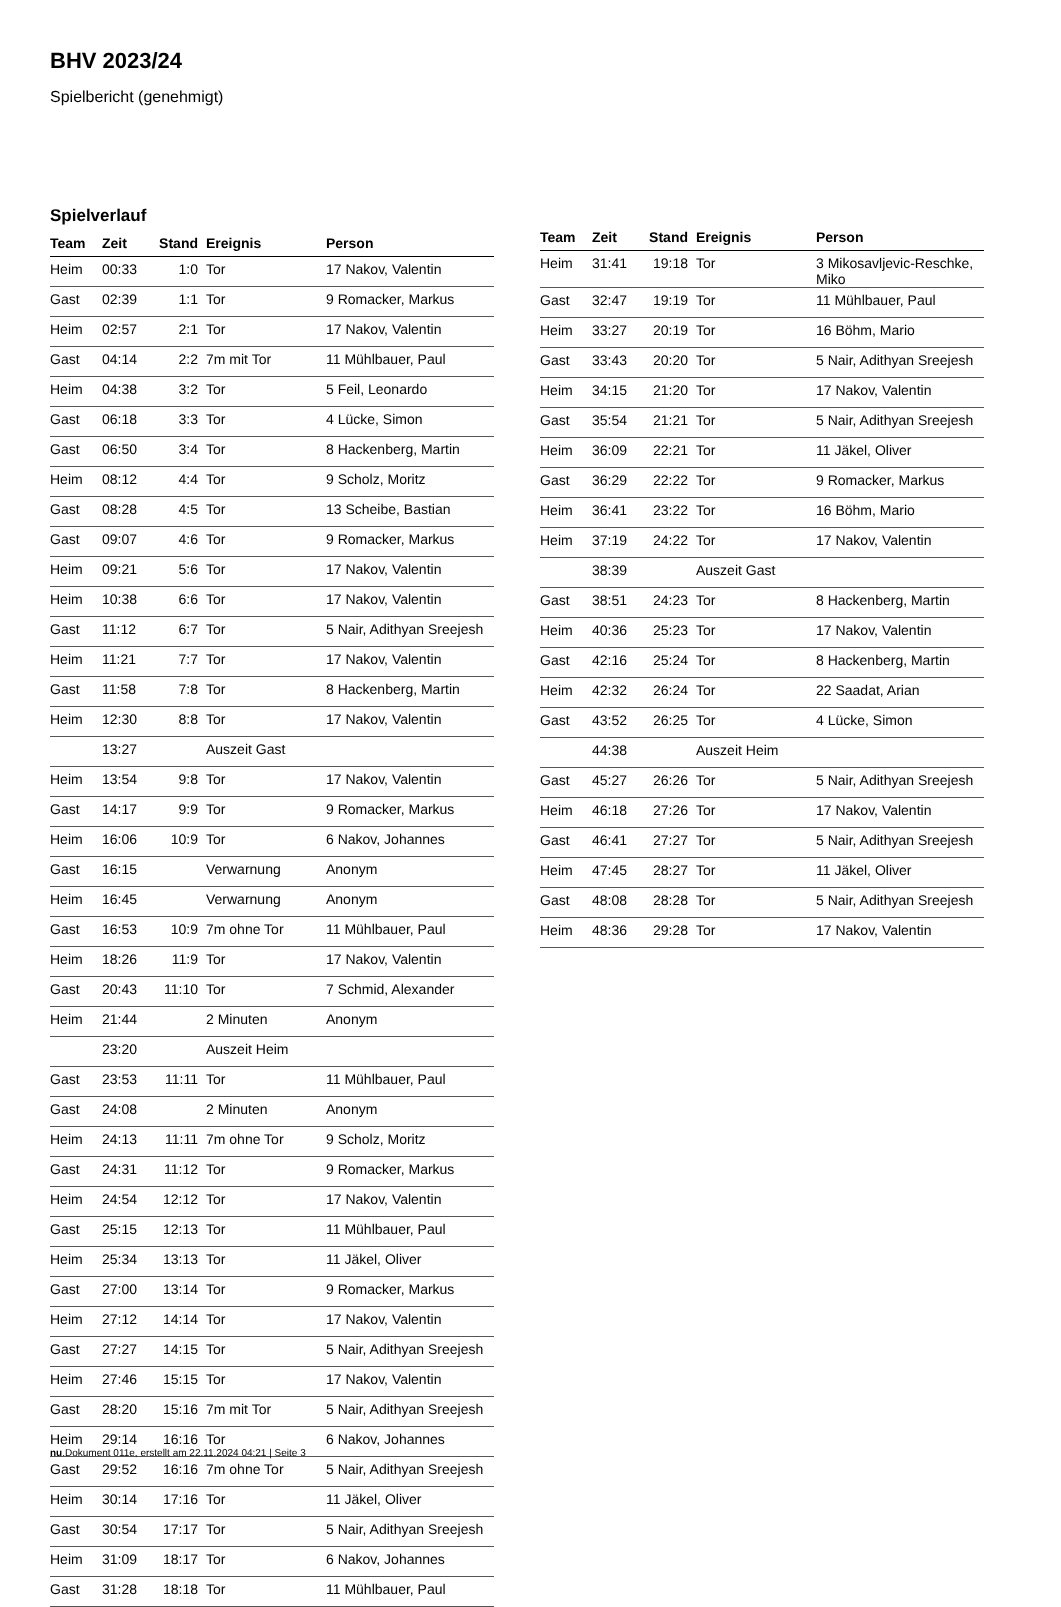BHV 2023/24
Spielbericht (genehmigt)
Spielverlauf
| Team | Zeit | Stand | Ereignis | Person |
| --- | --- | --- | --- | --- |
| Heim | 00:33 | 1:0 | Tor | 17 Nakov, Valentin |
| Gast | 02:39 | 1:1 | Tor | 9 Romacker, Markus |
| Heim | 02:57 | 2:1 | Tor | 17 Nakov, Valentin |
| Gast | 04:14 | 2:2 | 7m mit Tor | 11 Mühlbauer, Paul |
| Heim | 04:38 | 3:2 | Tor | 5 Feil, Leonardo |
| Gast | 06:18 | 3:3 | Tor | 4 Lücke, Simon |
| Gast | 06:50 | 3:4 | Tor | 8 Hackenberg, Martin |
| Heim | 08:12 | 4:4 | Tor | 9 Scholz, Moritz |
| Gast | 08:28 | 4:5 | Tor | 13 Scheibe, Bastian |
| Gast | 09:07 | 4:6 | Tor | 9 Romacker, Markus |
| Heim | 09:21 | 5:6 | Tor | 17 Nakov, Valentin |
| Heim | 10:38 | 6:6 | Tor | 17 Nakov, Valentin |
| Gast | 11:12 | 6:7 | Tor | 5 Nair, Adithyan Sreejesh |
| Heim | 11:21 | 7:7 | Tor | 17 Nakov, Valentin |
| Gast | 11:58 | 7:8 | Tor | 8 Hackenberg, Martin |
| Heim | 12:30 | 8:8 | Tor | 17 Nakov, Valentin |
| | 13:27 | | Auszeit Gast | |
| Heim | 13:54 | 9:8 | Tor | 17 Nakov, Valentin |
| Gast | 14:17 | 9:9 | Tor | 9 Romacker, Markus |
| Heim | 16:06 | 10:9 | Tor | 6 Nakov, Johannes |
| Gast | 16:15 | | Verwarnung | Anonym |
| Heim | 16:45 | | Verwarnung | Anonym |
| Gast | 16:53 | 10:9 | 7m ohne Tor | 11 Mühlbauer, Paul |
| Heim | 18:26 | 11:9 | Tor | 17 Nakov, Valentin |
| Gast | 20:43 | 11:10 | Tor | 7 Schmid, Alexander |
| Heim | 21:44 | | 2 Minuten | Anonym |
| | 23:20 | | Auszeit Heim | |
| Gast | 23:53 | 11:11 | Tor | 11 Mühlbauer, Paul |
| Gast | 24:08 | | 2 Minuten | Anonym |
| Heim | 24:13 | 11:11 | 7m ohne Tor | 9 Scholz, Moritz |
| Gast | 24:31 | 11:12 | Tor | 9 Romacker, Markus |
| Heim | 24:54 | 12:12 | Tor | 17 Nakov, Valentin |
| Gast | 25:15 | 12:13 | Tor | 11 Mühlbauer, Paul |
| Heim | 25:34 | 13:13 | Tor | 11 Jäkel, Oliver |
| Gast | 27:00 | 13:14 | Tor | 9 Romacker, Markus |
| Heim | 27:12 | 14:14 | Tor | 17 Nakov, Valentin |
| Gast | 27:27 | 14:15 | Tor | 5 Nair, Adithyan Sreejesh |
| Heim | 27:46 | 15:15 | Tor | 17 Nakov, Valentin |
| Gast | 28:20 | 15:16 | 7m mit Tor | 5 Nair, Adithyan Sreejesh |
| Heim | 29:14 | 16:16 | Tor | 6 Nakov, Johannes |
| Gast | 29:52 | 16:16 | 7m ohne Tor | 5 Nair, Adithyan Sreejesh |
| Heim | 30:14 | 17:16 | Tor | 11 Jäkel, Oliver |
| Gast | 30:54 | 17:17 | Tor | 5 Nair, Adithyan Sreejesh |
| Heim | 31:09 | 18:17 | Tor | 6 Nakov, Johannes |
| Gast | 31:28 | 18:18 | Tor | 11 Mühlbauer, Paul |
| Team | Zeit | Stand | Ereignis | Person |
| --- | --- | --- | --- | --- |
| Heim | 31:41 | 19:18 | Tor | 3 Mikosavljevic-Reschke, Miko |
| Gast | 32:47 | 19:19 | Tor | 11 Mühlbauer, Paul |
| Heim | 33:27 | 20:19 | Tor | 16 Böhm, Mario |
| Gast | 33:43 | 20:20 | Tor | 5 Nair, Adithyan Sreejesh |
| Heim | 34:15 | 21:20 | Tor | 17 Nakov, Valentin |
| Gast | 35:54 | 21:21 | Tor | 5 Nair, Adithyan Sreejesh |
| Heim | 36:09 | 22:21 | Tor | 11 Jäkel, Oliver |
| Gast | 36:29 | 22:22 | Tor | 9 Romacker, Markus |
| Heim | 36:41 | 23:22 | Tor | 16 Böhm, Mario |
| Heim | 37:19 | 24:22 | Tor | 17 Nakov, Valentin |
| | 38:39 | | Auszeit Gast | |
| Gast | 38:51 | 24:23 | Tor | 8 Hackenberg, Martin |
| Heim | 40:36 | 25:23 | Tor | 17 Nakov, Valentin |
| Gast | 42:16 | 25:24 | Tor | 8 Hackenberg, Martin |
| Heim | 42:32 | 26:24 | Tor | 22 Saadat, Arian |
| Gast | 43:52 | 26:25 | Tor | 4 Lücke, Simon |
| | 44:38 | | Auszeit Heim | |
| Gast | 45:27 | 26:26 | Tor | 5 Nair, Adithyan Sreejesh |
| Heim | 46:18 | 27:26 | Tor | 17 Nakov, Valentin |
| Gast | 46:41 | 27:27 | Tor | 5 Nair, Adithyan Sreejesh |
| Heim | 47:45 | 28:27 | Tor | 11 Jäkel, Oliver |
| Gast | 48:08 | 28:28 | Tor | 5 Nair, Adithyan Sreejesh |
| Heim | 48:36 | 29:28 | Tor | 17 Nakov, Valentin |
nu.Dokument 011e, erstellt am 22.11.2024 04:21 | Seite 3